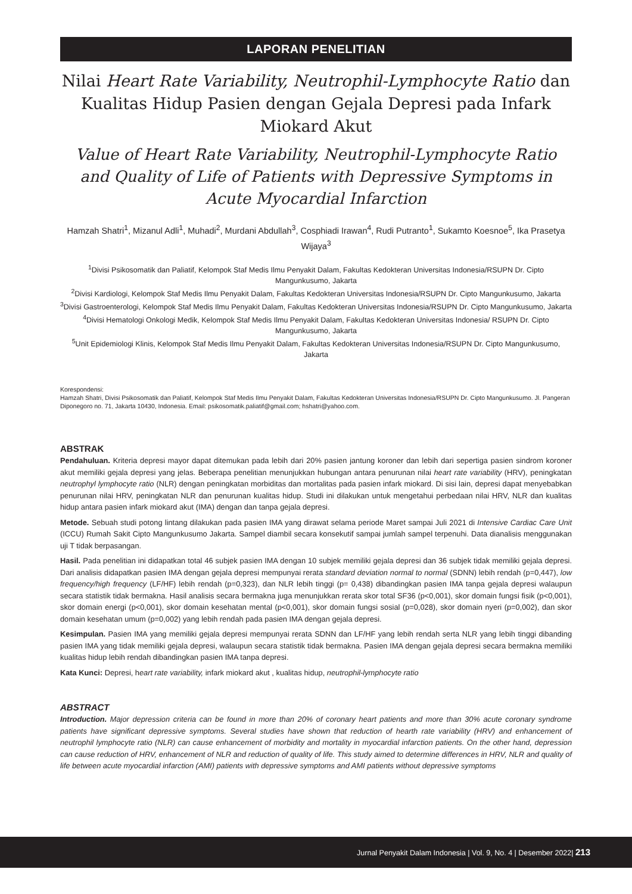LAPORAN PENELITIAN
Nilai Heart Rate Variability, Neutrophil-Lymphocyte Ratio dan Kualitas Hidup Pasien dengan Gejala Depresi pada Infark Miokard Akut
Value of Heart Rate Variability, Neutrophil-Lymphocyte Ratio and Quality of Life of Patients with Depressive Symptoms in Acute Myocardial Infarction
Hamzah Shatri<sup>1</sup>, Mizanul Adli<sup>1</sup>, Muhadi<sup>2</sup>, Murdani Abdullah<sup>3</sup>, Cosphiadi Irawan<sup>4</sup>, Rudi Putranto<sup>1</sup>, Sukamto Koesnoe<sup>5</sup>, Ika Prasetya Wijaya<sup>3</sup>
<sup>1</sup> Divisi Psikosomatik dan Paliatif, Kelompok Staf Medis Ilmu Penyakit Dalam, Fakultas Kedokteran Universitas Indonesia/RSUPN Dr. Cipto Mangunkusumo, Jakarta
<sup>2</sup> Divisi Kardiologi, Kelompok Staf Medis Ilmu Penyakit Dalam, Fakultas Kedokteran Universitas Indonesia/RSUPN Dr. Cipto Mangunkusumo, Jakarta
<sup>3</sup> Divisi Gastroenterologi, Kelompok Staf Medis Ilmu Penyakit Dalam, Fakultas Kedokteran Universitas Indonesia/RSUPN Dr. Cipto Mangunkusumo, Jakarta
<sup>4</sup> Divisi Hematologi Onkologi Medik, Kelompok Staf Medis Ilmu Penyakit Dalam, Fakultas Kedokteran Universitas Indonesia/ RSUPN Dr. Cipto Mangunkusumo, Jakarta
<sup>5</sup> Unit Epidemiologi Klinis, Kelompok Staf Medis Ilmu Penyakit Dalam, Fakultas Kedokteran Universitas Indonesia/RSUPN Dr. Cipto Mangunkusumo, Jakarta
Korespondensi:
Hamzah Shatri, Divisi Psikosomatik dan Paliatif, Kelompok Staf Medis Ilmu Penyakit Dalam, Fakultas Kedokteran Universitas Indonesia/RSUPN Dr. Cipto Mangunkusumo. Jl. Pangeran Diponegoro no. 71, Jakarta 10430, Indonesia. Email: psikosomatik.paliatif@gmail.com; hshatri@yahoo.com.
ABSTRAK
Pendahuluan. Kriteria depresi mayor dapat ditemukan pada lebih dari 20% pasien jantung koroner dan lebih dari sepertiga pasien sindrom koroner akut memiliki gejala depresi yang jelas. Beberapa penelitian menunjukkan hubungan antara penurunan nilai heart rate variability (HRV), peningkatan neutrophyl lymphocyte ratio (NLR) dengan peningkatan morbiditas dan mortalitas pada pasien infark miokard. Di sisi lain, depresi dapat menyebabkan penurunan nilai HRV, peningkatan NLR dan penurunan kualitas hidup. Studi ini dilakukan untuk mengetahui perbedaan nilai HRV, NLR dan kualitas hidup antara pasien infark miokard akut (IMA) dengan dan tanpa gejala depresi.
Metode. Sebuah studi potong lintang dilakukan pada pasien IMA yang dirawat selama periode Maret sampai Juli 2021 di Intensive Cardiac Care Unit (ICCU) Rumah Sakit Cipto Mangunkusumo Jakarta. Sampel diambil secara konsekutif sampai jumlah sampel terpenuhi. Data dianalisis menggunakan uji T tidak berpasangan.
Hasil. Pada penelitian ini didapatkan total 46 subjek pasien IMA dengan 10 subjek memiliki gejala depresi dan 36 subjek tidak memiliki gejala depresi. Dari analisis didapatkan pasien IMA dengan gejala depresi mempunyai rerata standard deviation normal to normal (SDNN) lebih rendah (p=0,447), low frequency/high frequency (LF/HF) lebih rendah (p=0,323), dan NLR lebih tinggi (p= 0,438) dibandingkan pasien IMA tanpa gejala depresi walaupun secara statistik tidak bermakna. Hasil analisis secara bermakna juga menunjukkan rerata skor total SF36 (p<0,001), skor domain fungsi fisik (p<0,001), skor domain energi (p<0,001), skor domain kesehatan mental (p<0,001), skor domain fungsi sosial (p=0,028), skor domain nyeri (p=0,002), dan skor domain kesehatan umum (p=0,002) yang lebih rendah pada pasien IMA dengan gejala depresi.
Kesimpulan. Pasien IMA yang memiliki gejala depresi mempunyai rerata SDNN dan LF/HF yang lebih rendah serta NLR yang lebih tinggi dibanding pasien IMA yang tidak memiliki gejala depresi, walaupun secara statistik tidak bermakna. Pasien IMA dengan gejala depresi secara bermakna memiliki kualitas hidup lebih rendah dibandingkan pasien IMA tanpa depresi.
Kata Kunci: Depresi, heart rate variability, infark miokard akut , kualitas hidup, neutrophil-lymphocyte ratio
ABSTRACT
Introduction. Major depression criteria can be found in more than 20% of coronary heart patients and more than 30% acute coronary syndrome patients have significant depressive symptoms. Several studies have shown that reduction of hearth rate variability (HRV) and enhancement of neutrophil lymphocyte ratio (NLR) can cause enhancement of morbidity and mortality in myocardial infarction patients. On the other hand, depression can cause reduction of HRV, enhancement of NLR and reduction of quality of life. This study aimed to determine differences in HRV, NLR and quality of life between acute myocardial infarction (AMI) patients with depressive symptoms and AMI patients without depressive symptoms
Jurnal Penyakit Dalam Indonesia | Vol. 9, No. 4 | Desember 2022| 213